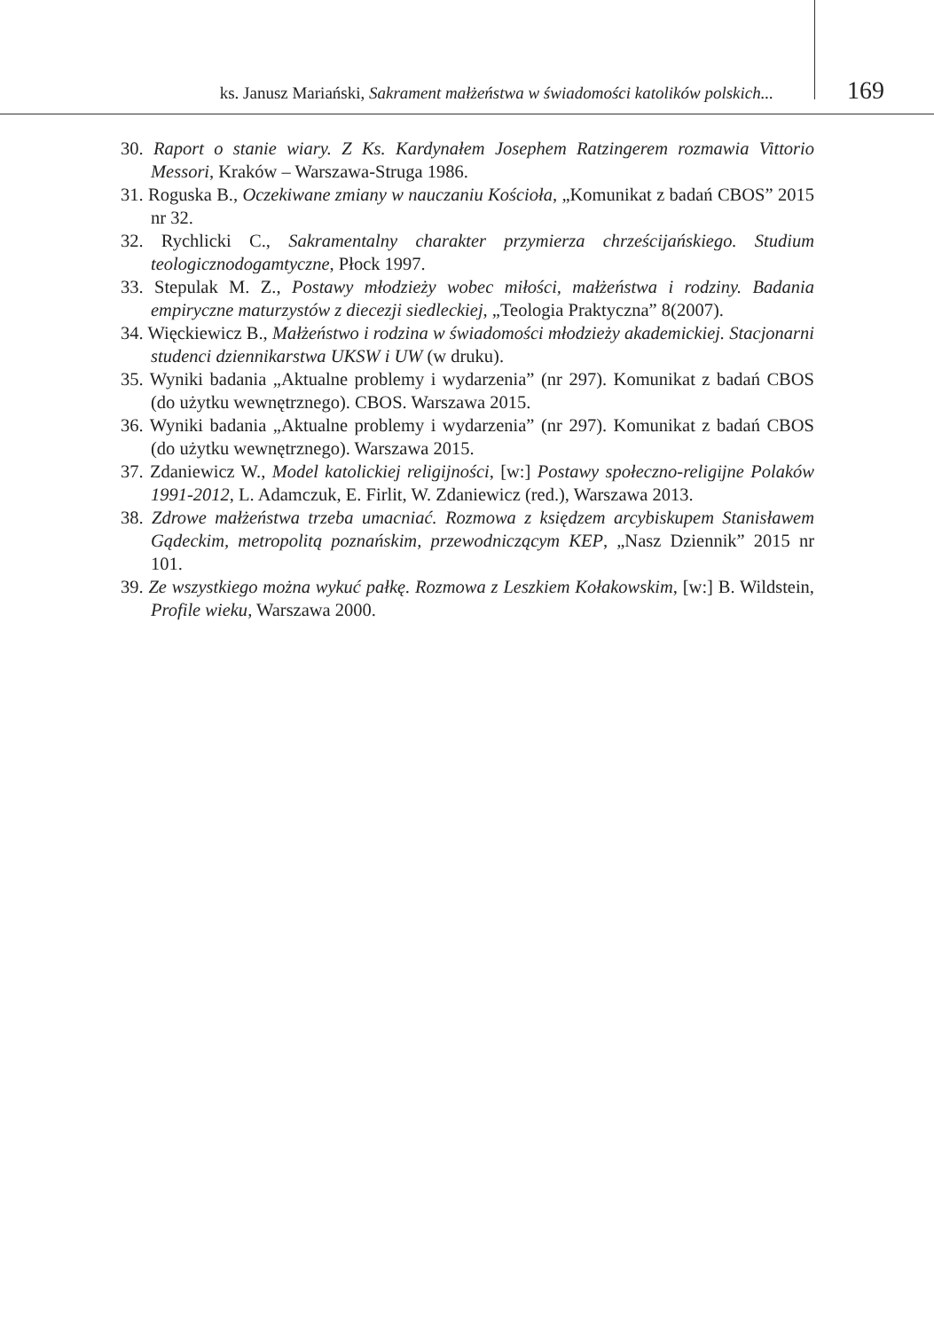ks. Janusz Mariański, Sakrament małżeństwa w świadomości katolików polskich...
169
30. Raport o stanie wiary. Z Ks. Kardynałem Josephem Ratzingerem rozmawia Vittorio Messori, Kraków – Warszawa-Struga 1986.
31. Roguska B., Oczekiwane zmiany w nauczaniu Kościoła, „Komunikat z badań CBOS” 2015 nr 32.
32. Rychlicki C., Sakramentalny charakter przymierza chrześcijańskiego. Studium teologicznodogamtyczne, Płock 1997.
33. Stepulak M. Z., Postawy młodzieży wobec miłości, małżeństwa i rodziny. Badania empiryczne maturzystów z diecezji siedleckiej, „Teologia Praktyczna” 8(2007).
34. Więckiewicz B., Małżeństwo i rodzina w świadomości młodzieży akademickiej. Stacjonarni studenci dziennikarstwa UKSW i UW (w druku).
35. Wyniki badania „Aktualne problemy i wydarzenia” (nr 297). Komunikat z badań CBOS (do użytku wewnętrznego). CBOS. Warszawa 2015.
36. Wyniki badania „Aktualne problemy i wydarzenia” (nr 297). Komunikat z badań CBOS (do użytku wewnętrznego). Warszawa 2015.
37. Zdaniewicz W., Model katolickiej religijności, [w:] Postawy społeczno-religijne Polaków 1991-2012, L. Adamczuk, E. Firlit, W. Zdaniewicz (red.), Warszawa 2013.
38. Zdrowe małżeństwa trzeba umacniać. Rozmowa z księdzem arcybiskupem Stanisławem Gądeckim, metropolitą poznańskim, przewodniczącym KEP, „Nasz Dziennik” 2015 nr 101.
39. Ze wszystkiego można wykuć pałkę. Rozmowa z Leszkiem Kołakowskim, [w:] B. Wildstein, Profile wieku, Warszawa 2000.